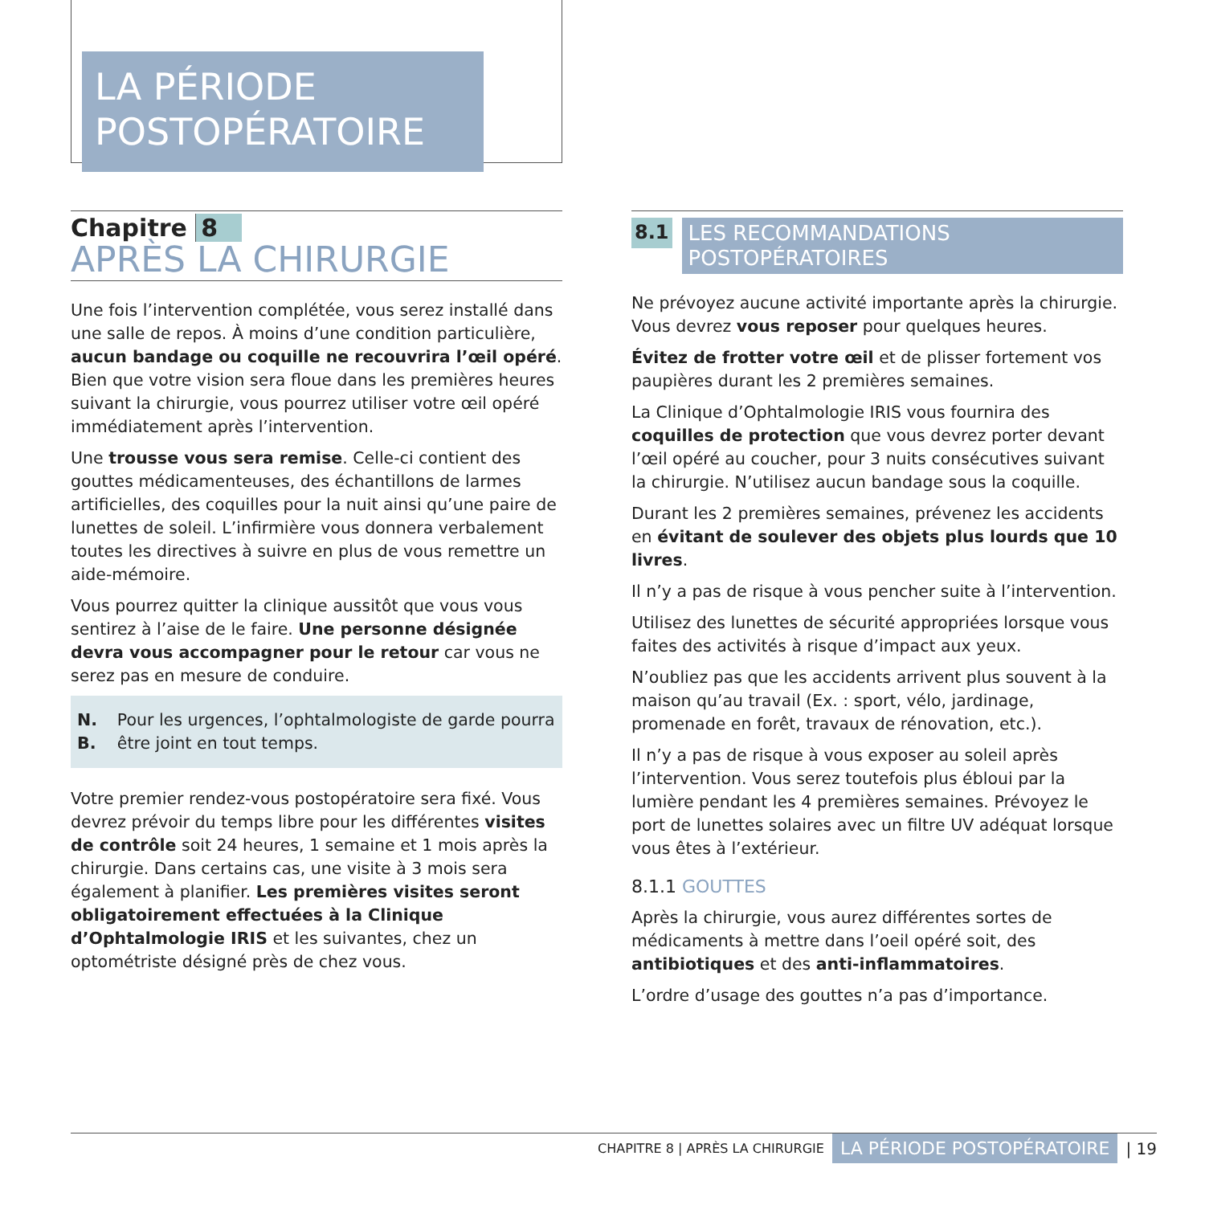LA PÉRIODE
POSTOPÉRATOIRE
Chapitre 8
APRÈS LA CHIRURGIE
Une fois l’intervention complétée, vous serez installé dans une salle de repos. À moins d’une condition particulière, aucun bandage ou coquille ne recouvrira l’œil opéré. Bien que votre vision sera floue dans les premières heures suivant la chirurgie, vous pourrez utiliser votre œil opéré immédiatement après l’intervention.
Une trousse vous sera remise. Celle-ci contient des gouttes médicamenteuses, des échantillons de larmes artificielles, des coquilles pour la nuit ainsi qu’une paire de lunettes de soleil. L’infirmière vous donnera verbalement toutes les directives à suivre en plus de vous remettre un aide-mémoire.
Vous pourrez quitter la clinique aussitôt que vous vous sentirez à l’aise de le faire. Une personne désignée devra vous accompagner pour le retour car vous ne serez pas en mesure de conduire.
N. B. Pour les urgences, l’ophtalmologiste de garde pourra être joint en tout temps.
Votre premier rendez-vous postopératoire sera fixé. Vous devrez prévoir du temps libre pour les différentes visites de contrôle soit 24 heures, 1 semaine et 1 mois après la chirurgie. Dans certains cas, une visite à 3 mois sera également à planifier. Les premières visites seront obligatoirement effectuées à la Clinique d’Ophtalmologie IRIS et les suivantes, chez un optométriste désigné près de chez vous.
8.1 LES RECOMMANDATIONS POSTOPÉRATOIRES
Ne prévoyez aucune activité importante après la chirurgie. Vous devrez vous reposer pour quelques heures.
Évitez de frotter votre œil et de plisser fortement vos paupières durant les 2 premières semaines.
La Clinique d’Ophtalmologie IRIS vous fournira des coquilles de protection que vous devrez porter devant l’œil opéré au coucher, pour 3 nuits consécutives suivant la chirurgie. N’utilisez aucun bandage sous la coquille.
Durant les 2 premières semaines, prévenez les accidents en évitant de soulever des objets plus lourds que 10 livres.
Il n’y a pas de risque à vous pencher suite à l’intervention.
Utilisez des lunettes de sécurité appropriées lorsque vous faites des activités à risque d’impact aux yeux.
N’oubliez pas que les accidents arrivent plus souvent à la maison qu’au travail (Ex. : sport, vélo, jardinage, promenade en forêt, travaux de rénovation, etc.).
Il n’y a pas de risque à vous exposer au soleil après l’intervention. Vous serez toutefois plus ébloui par la lumière pendant les 4 premières semaines. Prévoyez le port de lunettes solaires avec un filtre UV adéquat lorsque vous êtes à l’extérieur.
8.1.1 GOUTTES
Après la chirurgie, vous aurez différentes sortes de médicaments à mettre dans l’oeil opéré soit, des antibiotiques et des anti-inflammatoires.
L’ordre d’usage des gouttes n’a pas d’importance.
CHAPITRE 8 | APRÈS LA CHIRURGIE LA PÉRIODE POSTOPÉRATOIRE | 19